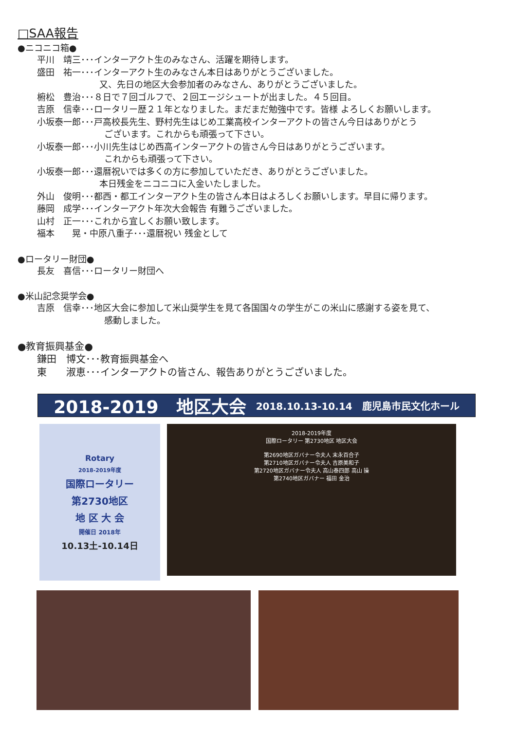□SAA報告
●ニコニコ箱●
平川　靖三･･･インターアクト生のみなさん、活躍を期待します。
盛田　祐一･･･インターアクト生のみなさん本日はありがとうございました。
又、先日の地区大会参加者のみなさん、ありがとうございました。
椨松　豊治･･･８日で７回ゴルフで、２回エージシュートが出ました。４５回目。
吉原　信幸･･･ロータリー歴２１年となりました。まだまだ勉強中です。皆様 よろしくお願いします。
小坂泰一郎･･･戸高校長先生、野村先生はじめ工業高校インターアクトの皆さん今日はありがとう
ございます。これからも頑張って下さい。
小坂泰一郎･･･小川先生はじめ西高インターアクトの皆さん今日はありがとうございます。
これからも頑張って下さい。
小坂泰一郎･･･還暦祝いでは多くの方に参加していただき、ありがとうございました。
本日残金をニコニコに入金いたしました。
外山　俊明･･･都西・都工インターアクト生の皆さん本日はよろしくお願いします。早目に帰ります。
藤岡　成学･･･インターアクト年次大会報告 有難うございました。
山村　正一･･･これから宜しくお願い致します。
福本　　晃・中原八重子･･･還暦祝い 残金として
●ロータリー財団●
長友　喜信･･･ロータリー財団へ
●米山記念奨学会●
吉原　信幸･･･地区大会に参加して米山奨学生を見て各国国々の学生がこの米山に感謝する姿を見て、
感動しました。
●教育振興基金●
鎌田　博文･･･教育振興基金へ
東　　淑恵･･･インターアクトの皆さん、報告ありがとうございました。
2018-2019　地区大会 2018.10.13-10.14　鹿児島市民文化ホール
Rotary
2018-2019年度
国際ロータリー
第2730地区
地 区 大 会
開催日 2018年
10.13土-10.14日
2018-2019年度
国際ロータリー 第2730地区 地区大会
第2690地区ガバナー令夫人 末永百合子
第2710地区ガバナー令夫人 吉原美和子
第2720地区ガバナー令夫人 高山泰四郎 高山 操
第2740地区ガバナー 福田 金治